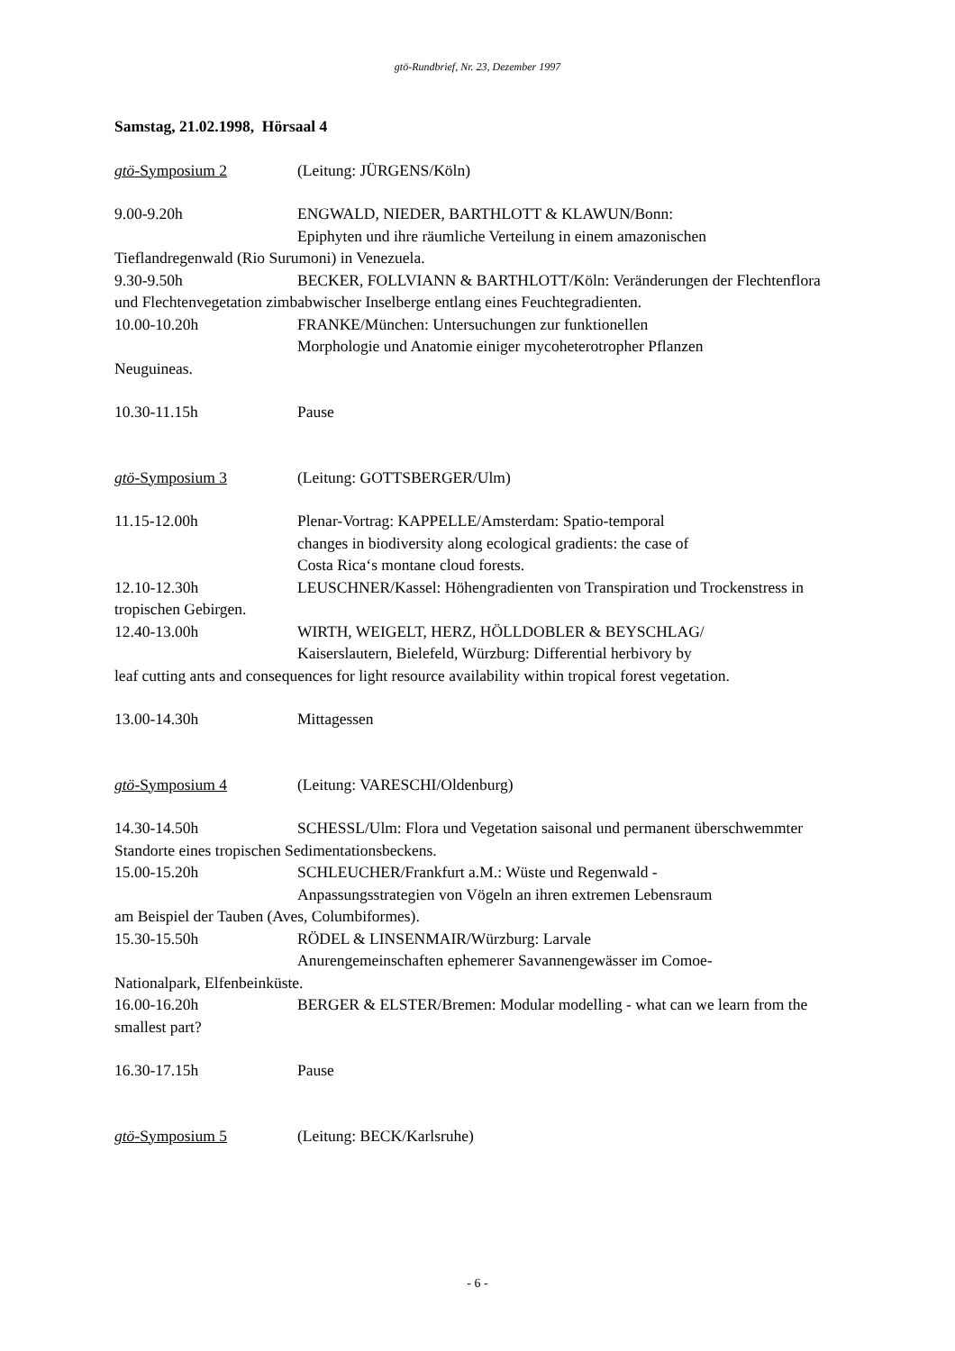gtö-Rundbrief, Nr. 23, Dezember 1997
Samstag, 21.02.1998, Hörsaal 4
gtö-Symposium 2 (Leitung: JÜRGENS/Köln)
9.00-9.20h ENGWALD, NIEDER, BARTHLOTT & KLAWUN/Bonn:
Epiphyten und ihre räumliche Verteilung in einem amazonischen
Tieflandregenwald (Rio Surumoni) in Venezuela.
9.30-9.50h BECKER, FOLLVIANN & BARTHLOTT/Köln: Veränderungen der Flechtenflora und Flechtenvegetation zimbabwischer Inselberge entlang eines Feuchtegradienten.
10.00-10.20h FRANKE/München: Untersuchungen zur funktionellen
Morphologie und Anatomie einiger mycoheterotropher Pflanzen
Neuguineas.
10.30-11.15h Pause
gtö-Symposium 3 (Leitung: GOTTSBERGER/Ulm)
11.15-12.00h Plenar-Vortrag: KAPPELLE/Amsterdam: Spatio-temporal
changes in biodiversity along ecological gradients: the case of
Costa Rica‘s montane cloud forests.
12.10-12.30h LEUSCHNER/Kassel: Höhengradienten von Transpiration und Trockenstress in tropischen Gebirgen.
12.40-13.00h WIRTH, WEIGELT, HERZ, HÖLLDOBLER & BEYSCHLAG/
Kaiserslautern, Bielefeld, Würzburg: Differential herbivory by
leaf cutting ants and consequences for light resource availability within tropical forest vegetation.
13.00-14.30h Mittagessen
gtö-Symposium 4 (Leitung: VARESCHI/Oldenburg)
14.30-14.50h SCHESSL/Ulm: Flora und Vegetation saisonal und permanent überschwemmter Standorte eines tropischen Sedimentationsbeckens.
15.00-15.20h SCHLEUCHER/Frankfurt a.M.: Wüste und Regenwald -
Anpassungsstrategien von Vögeln an ihren extremen Lebensraum
am Beispiel der Tauben (Aves, Columbiformes).
15.30-15.50h RÖDEL & LINSENMAIR/Würzburg: Larvale
Anurengemeinschaften ephemerer Savannengewässer im Comoe-
Nationalpark, Elfenbeinküste.
16.00-16.20h BERGER & ELSTER/Bremen: Modular modelling - what can we learn from the smallest part?
16.30-17.15h Pause
gtö-Symposium 5 (Leitung: BECK/Karlsruhe)
- 6 -